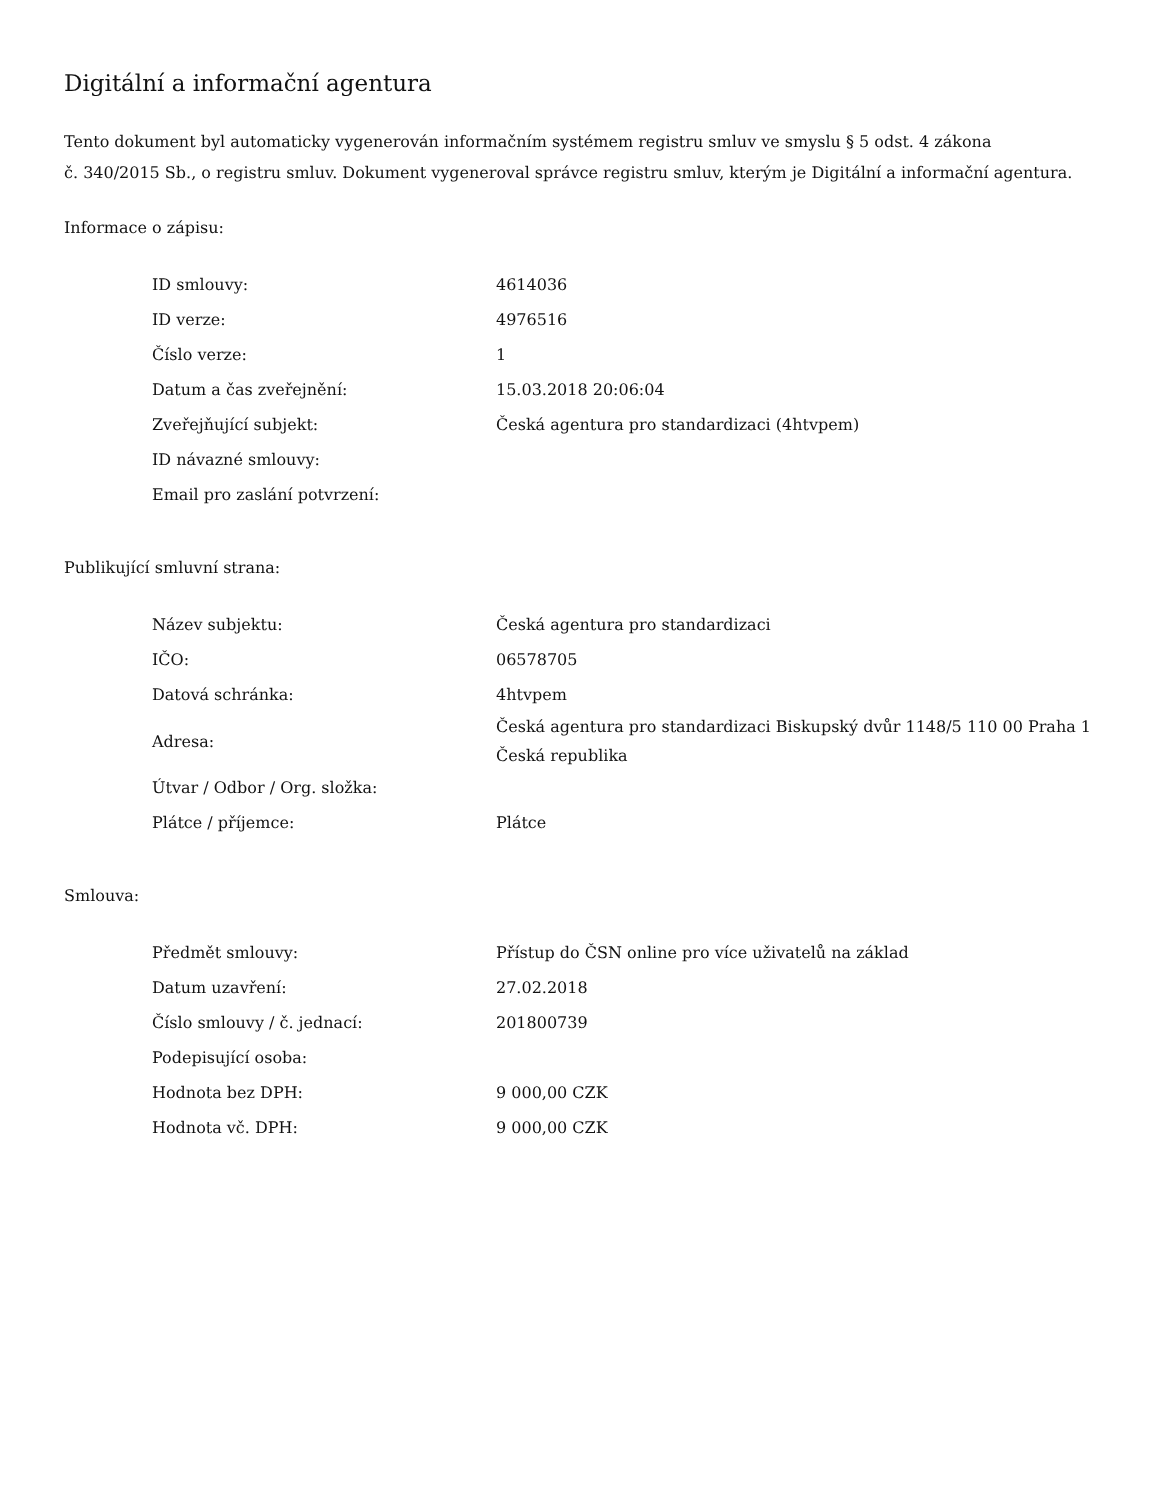Digitální a informační agentura
Tento dokument byl automaticky vygenerován informačním systémem registru smluv ve smyslu § 5 odst. 4 zákona
č. 340/2015 Sb., o registru smluv. Dokument vygeneroval správce registru smluv, kterým je Digitální a informační agentura.
Informace o zápisu:
| ID smlouvy: | 4614036 |
| ID verze: | 4976516 |
| Číslo verze: | 1 |
| Datum a čas zveřejnění: | 15.03.2018 20:06:04 |
| Zveřejňující subjekt: | Česká agentura pro standardizaci (4htvpem) |
| ID návazné smlouvy: | |
| Email pro zaslání potvrzení: | |
Publikující smluvní strana:
| Název subjektu: | Česká agentura pro standardizaci |
| IČO: | 06578705 |
| Datová schránka: | 4htvpem |
| Adresa: | Česká agentura pro standardizaci Biskupský dvůr 1148/5 110 00 Praha 1 Česká republika |
| Útvar / Odbor / Org. složka: | |
| Plátce / příjemce: | Plátce |
Smlouva:
| Předmět smlouvy: | Přístup do ČSN online pro více uživatelů na základ |
| Datum uzavření: | 27.02.2018 |
| Číslo smlouvy / č. jednací: | 201800739 |
| Podepisující osoba: | |
| Hodnota bez DPH: | 9 000,00 CZK |
| Hodnota vč. DPH: | 9 000,00 CZK |